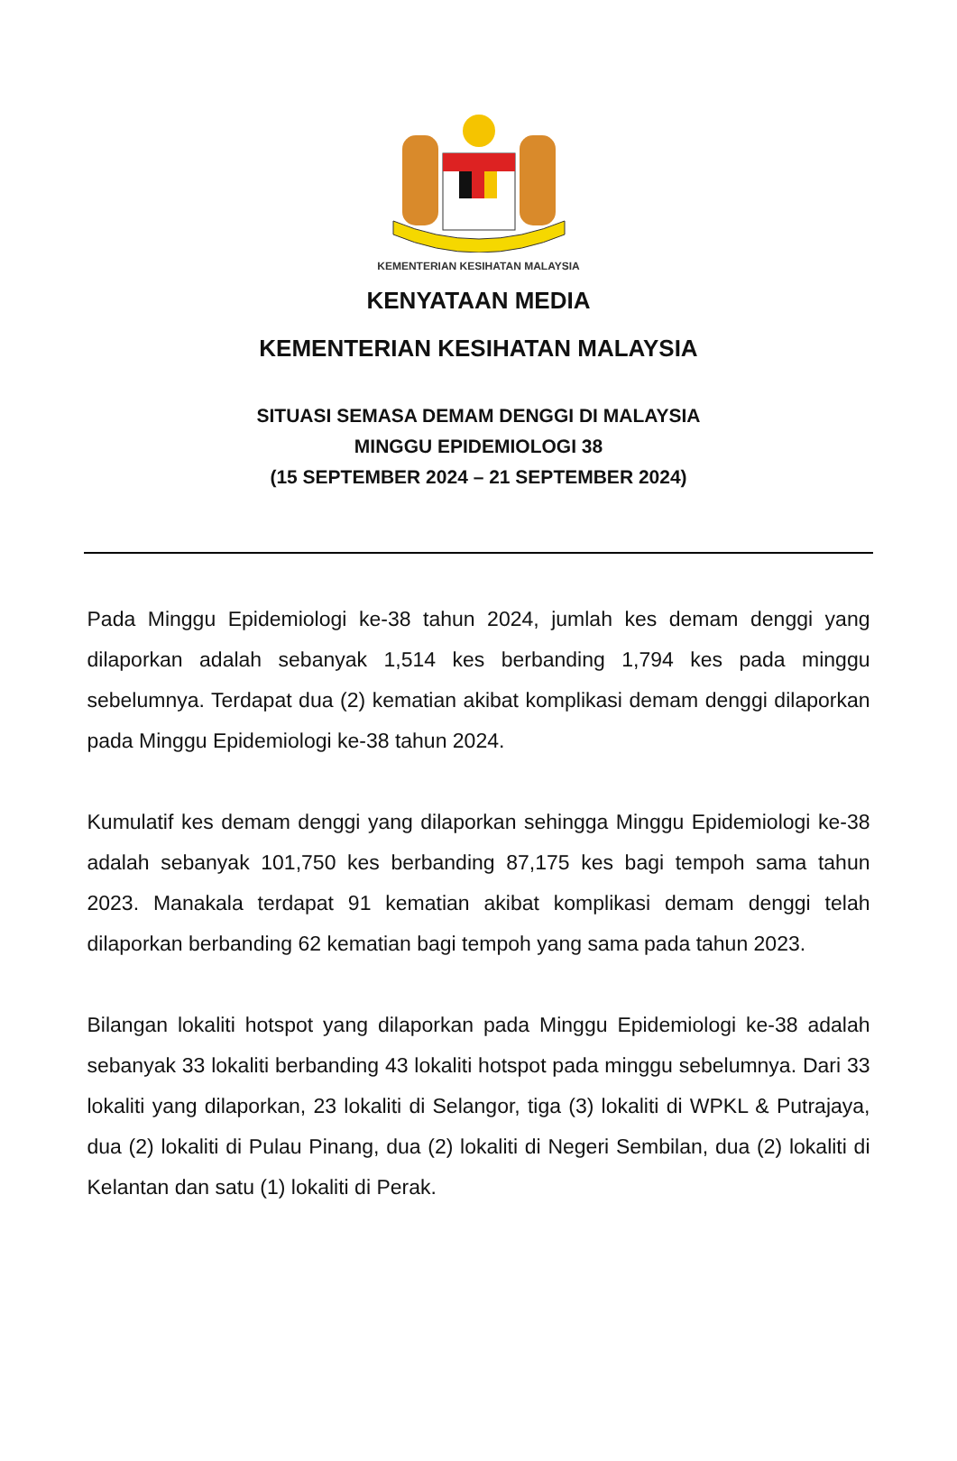KEMENTERIAN KESIHATAN MALAYSIA
KENYATAAN MEDIA
KEMENTERIAN KESIHATAN MALAYSIA
SITUASI SEMASA DEMAM DENGGI DI MALAYSIA
MINGGU EPIDEMIOLOGI 38
(15 SEPTEMBER 2024 – 21 SEPTEMBER 2024)
Pada Minggu Epidemiologi ke-38 tahun 2024, jumlah kes demam denggi yang dilaporkan adalah sebanyak 1,514 kes berbanding 1,794 kes pada minggu sebelumnya. Terdapat dua (2) kematian akibat komplikasi demam denggi dilaporkan pada Minggu Epidemiologi ke-38 tahun 2024.
Kumulatif kes demam denggi yang dilaporkan sehingga Minggu Epidemiologi ke-38 adalah sebanyak 101,750 kes berbanding 87,175 kes bagi tempoh sama tahun 2023. Manakala terdapat 91 kematian akibat komplikasi demam denggi telah dilaporkan berbanding 62 kematian bagi tempoh yang sama pada tahun 2023.
Bilangan lokaliti hotspot yang dilaporkan pada Minggu Epidemiologi ke-38 adalah sebanyak 33 lokaliti berbanding 43 lokaliti hotspot pada minggu sebelumnya. Dari 33 lokaliti yang dilaporkan, 23 lokaliti di Selangor, tiga (3) lokaliti di WPKL & Putrajaya, dua (2) lokaliti di Pulau Pinang, dua (2) lokaliti di Negeri Sembilan, dua (2) lokaliti di Kelantan dan satu (1) lokaliti di Perak.